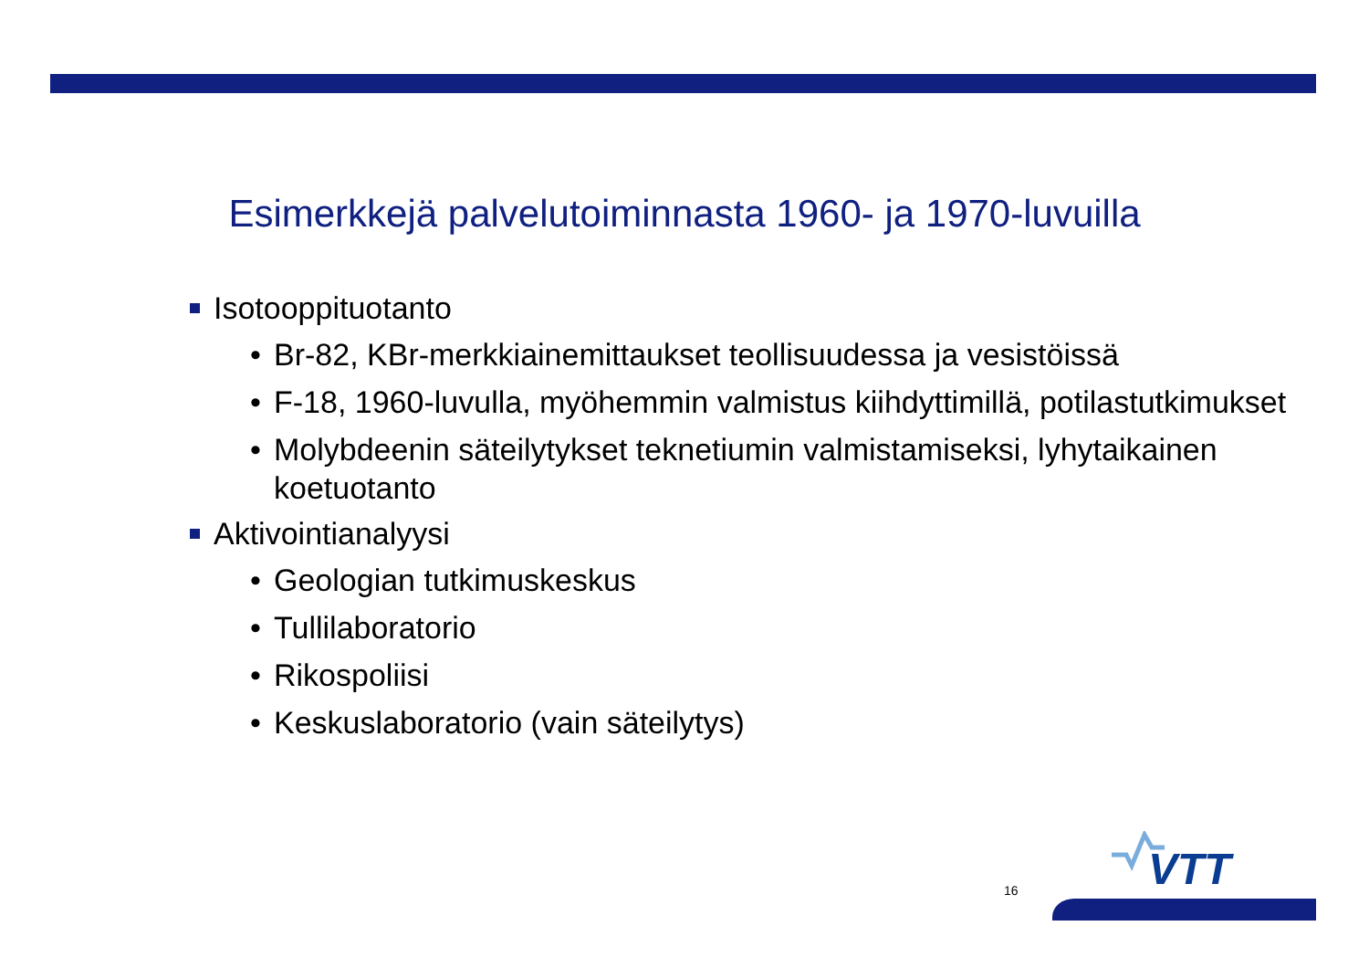Esimerkkejä palvelutoiminnasta 1960- ja 1970-luvuilla
Isotooppituotanto
• Br-82, KBr-merkkiainemittaukset teollisuudessa ja vesistöissä
• F-18, 1960-luvulla, myöhemmin valmistus kiihdyttimillä, potilastutkimukset
• Molybdeenin säteilytykset teknetiumin valmistamiseksi, lyhytaikainen koetuotanto
Aktivointianalyysi
• Geologian tutkimuskeskus
• Tullilaboratorio
• Rikospoliisi
• Keskuslaboratorio (vain säteilytys)
VTT
16